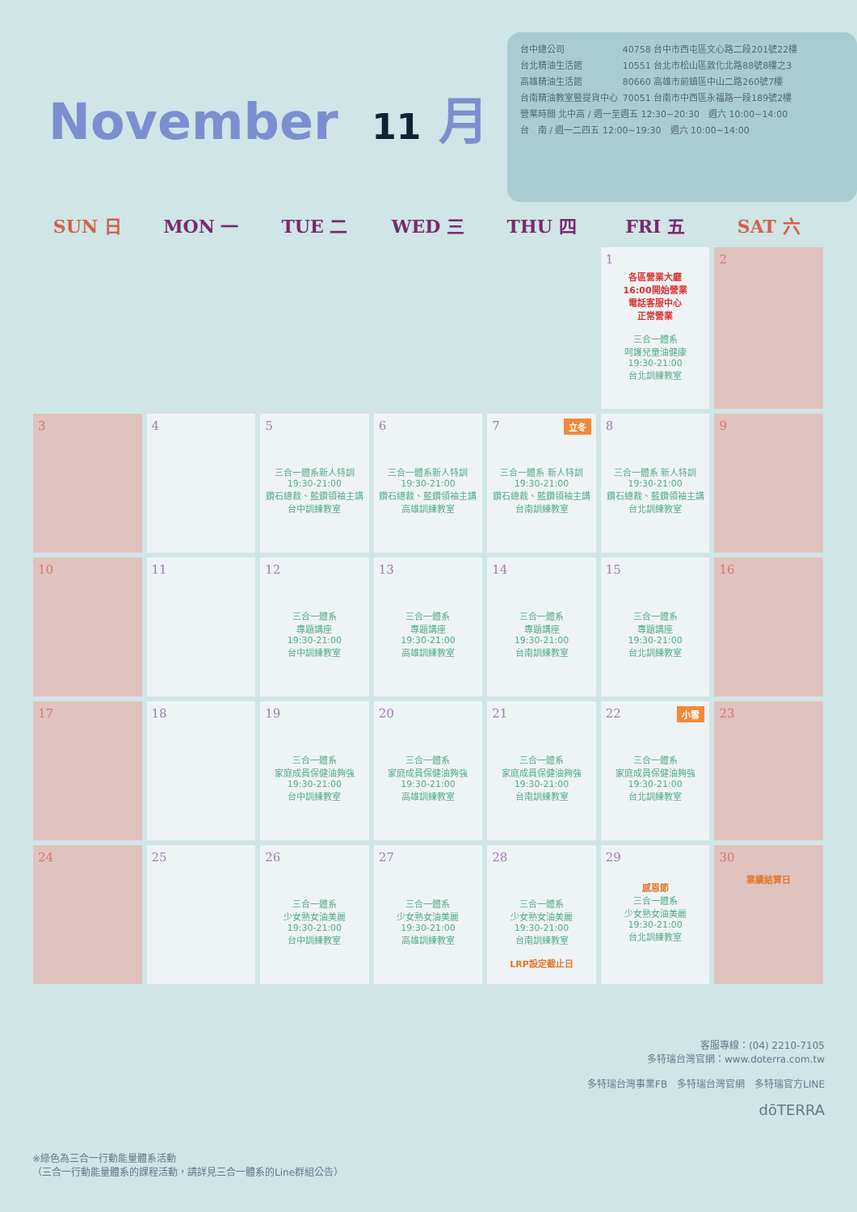November 11 月
| 台中總公司 | 40758 台中市西屯區文心路二段201號22樓 |
| 台北精油生活館 | 10551 台北市松山區敦化北路88號8樓之3 |
| 高雄精油生活館 | 80660 高雄市前鎮區中山二路260號7樓 |
| 台南精油教室暨提貨中心 | 70051 台南市中西區永福路一段189號2樓 |
營業時間 北中高 / 週一至週五 12:30~20:30　週六 10:00~14:00
台　南 / 週一二四五 12:00~19:30　週六 10:00~14:00
| SUN 日 | MON 一 | TUE 二 | WED 三 | THU 四 | FRI 五 | SAT 六 |
| --- | --- | --- | --- | --- | --- | --- |
| | | | | | 1 各區營業大廳 16:00開始營業 電話客服中心 正常營業 三合一體系 呵護兒童油健康 19:30-21:00 台北訓練教室 | 2 |
| 3 | 4 | 5 三合一體系新人特訓 19:30-21:00 鑽石總裁、藍鑽領袖主講 台中訓練教室 | 6 三合一體系新人特訓 19:30-21:00 鑽石總裁、藍鑽領袖主講 高雄訓練教室 | 立冬 7 三合一體系 新人特訓 19:30-21:00 鑽石總裁、藍鑽領袖主講 台南訓練教室 | 8 三合一體系 新人特訓 19:30-21:00 鑽石總裁、藍鑽領袖主講 台北訓練教室 | 9 |
| 10 | 11 | 12 三合一體系 專題講座 19:30-21:00 台中訓練教室 | 13 三合一體系 專題講座 19:30-21:00 高雄訓練教室 | 14 三合一體系 專題講座 19:30-21:00 台南訓練教室 | 15 三合一體系 專題講座 19:30-21:00 台北訓練教室 | 16 |
| 17 | 18 | 19 三合一體系 家庭成員保健油夠強 19:30-21:00 台中訓練教室 | 20 三合一體系 家庭成員保健油夠強 19:30-21:00 高雄訓練教室 | 21 三合一體系 家庭成員保健油夠強 19:30-21:00 台南訓練教室 | 小雪 22 三合一體系 家庭成員保健油夠強 19:30-21:00 台北訓練教室 | 23 |
| 24 | 25 | 26 三合一體系 少女熟女油美麗 19:30-21:00 台中訓練教室 | 27 三合一體系 少女熟女油美麗 19:30-21:00 高雄訓練教室 | 28 三合一體系 少女熟女油美麗 19:30-21:00 台南訓練教室 LRP設定截止日 | 29 感恩節 三合一體系 少女熟女油美麗 19:30-21:00 台北訓練教室 | 30 業績結算日 |
※綠色為三合一行動能量體系活動
（三合一行動能量體系的課程活動，請詳見三合一體系的Line群組公告）
客服專線：(04) 2210-7105
多特瑞台灣官網：www.doterra.com.tw
多特瑞台灣事業FB　多特瑞台灣官網　多特瑞官方LINE
dōTERRA